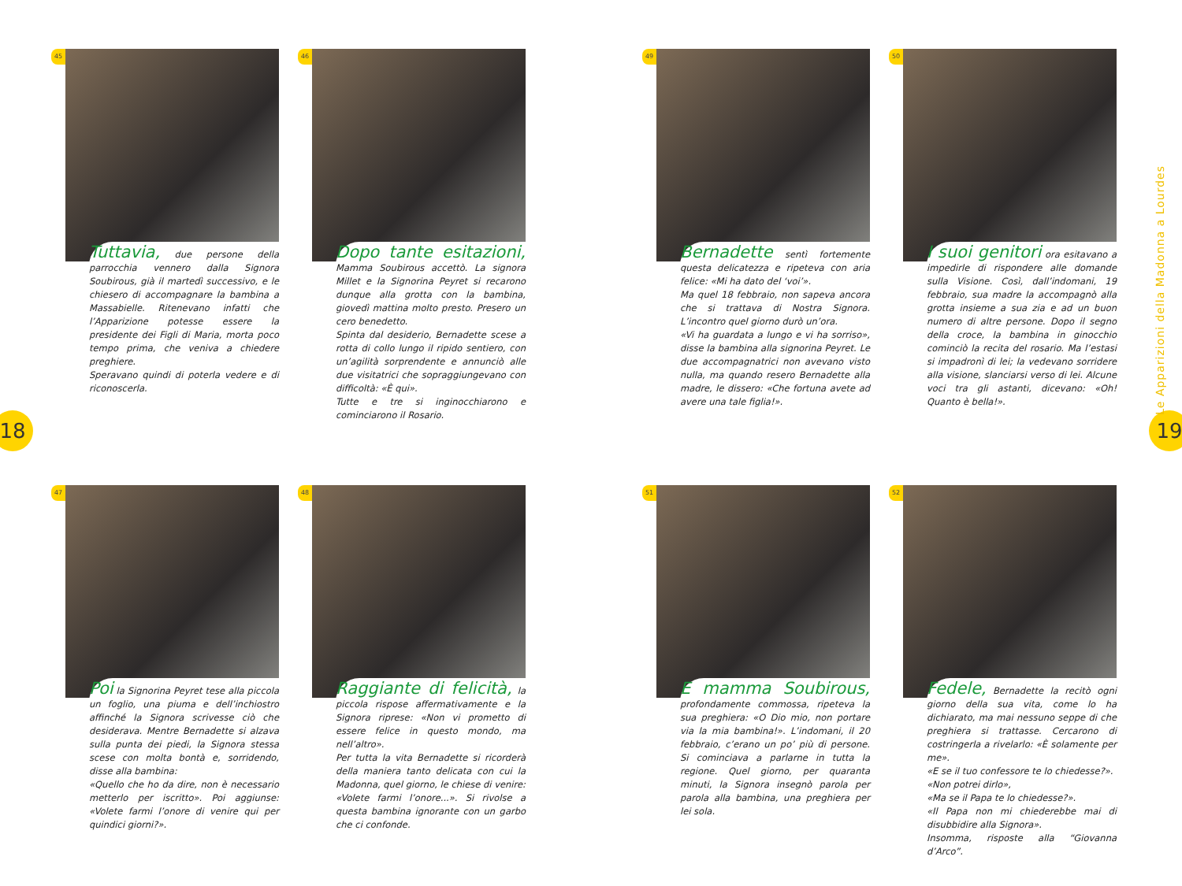18 19
Le Apparizioni della Madonna a Lourdes
45
Tuttavia, due persone della parrocchia vennero dalla Signora Soubirous, già il martedì successivo, e le chiesero di accompagnare la bambina a Massabielle. Ritenevano infatti che l’Apparizione potesse essere la presidente dei Figli di Maria, morta poco tempo prima, che veniva a chiedere preghiere.
Speravano quindi di poterla vedere e di riconoscerla.
46
Dopo tante esitazioni, Mamma Soubirous accettò. La signora Millet e la Signorina Peyret si recarono dunque alla grotta con la bambina, giovedì mattina molto presto. Presero un cero benedetto.
Spinta dal desiderio, Bernadette scese a rotta di collo lungo il ripido sentiero, con un’agilità sorprendente e annunciò alle due visitatrici che sopraggiungevano con difficoltà: «È qui».
Tutte e tre si inginocchiarono e cominciarono il Rosario.
47
Poi la Signorina Peyret tese alla piccola un foglio, una piuma e dell’inchiostro affinché la Signora scrivesse ciò che desiderava. Mentre Bernadette si alzava sulla punta dei piedi, la Signora stessa scese con molta bontà e, sorridendo, disse alla bambina:
«Quello che ho da dire, non è necessario metterlo per iscritto». Poi aggiunse: «Volete farmi l’onore di venire qui per quindici giorni?».
48
Raggiante di felicità, la piccola rispose affermativamente e la Signora riprese: «Non vi prometto di essere felice in questo mondo, ma nell’altro».
Per tutta la vita Bernadette si ricorderà della maniera tanto delicata con cui la Madonna, quel giorno, le chiese di venire: «Volete farmi l’onore...». Si rivolse a questa bambina ignorante con un garbo che ci confonde.
49
Bernadette sentì fortemente questa delicatezza e ripeteva con aria felice: «Mi ha dato del ‘voi’».
Ma quel 18 febbraio, non sapeva ancora che si trattava di Nostra Signora. L’incontro quel giorno durò un’ora.
«Vi ha guardata a lungo e vi ha sorriso», disse la bambina alla signorina Peyret. Le due accompagnatrici non avevano visto nulla, ma quando resero Bernadette alla madre, le dissero: «Che fortuna avete ad avere una tale figlia!».
50
I suoi genitori ora esitavano a impedirle di rispondere alle domande sulla Visione. Così, dall’indomani, 19 febbraio, sua madre la accompagnò alla grotta insieme a sua zia e ad un buon numero di altre persone. Dopo il segno della croce, la bambina in ginocchio cominciò la recita del rosario. Ma l’estasi si impadronì di lei; la vedevano sorridere alla visione, slanciarsi verso di lei. Alcune voci tra gli astanti, dicevano: «Oh! Quanto è bella!».
51
E mamma Soubirous, profondamente commossa, ripeteva la sua preghiera: «O Dio mio, non portare via la mia bambina!». L’indomani, il 20 febbraio, c’erano un po’ più di persone. Si cominciava a parlarne in tutta la regione. Quel giorno, per quaranta minuti, la Signora insegnò parola per parola alla bambina, una preghiera per lei sola.
52
Fedele, Bernadette la recitò ogni giorno della sua vita, come lo ha dichiarato, ma mai nessuno seppe di che preghiera si trattasse. Cercarono di costringerla a rivelarlo: «È solamente per me».
«E se il tuo confessore te lo chiedesse?».
«Non potrei dirlo»,
«Ma se il Papa te lo chiedesse?».
«Il Papa non mi chiederebbe mai di disubbidire alla Signora».
Insomma, risposte alla “Giovanna d’Arco”.